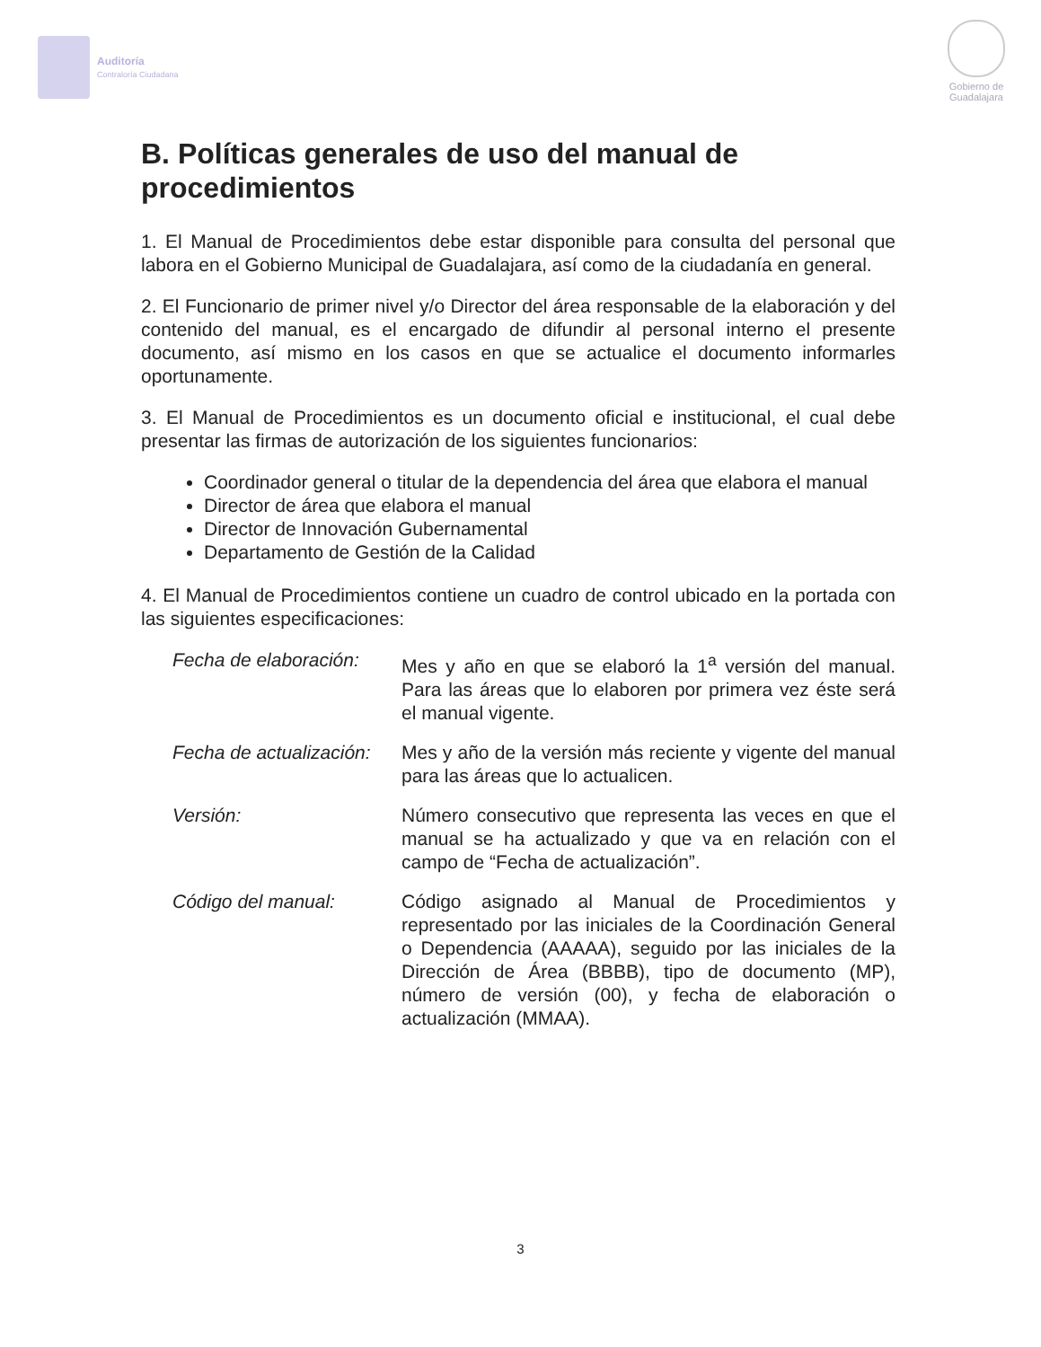Auditoría
Contraloría Ciudadana
Gobierno de
Guadalajara
B. Políticas generales de uso del manual de procedimientos
1. El Manual de Procedimientos debe estar disponible para consulta del personal que labora en el Gobierno Municipal de Guadalajara, así como de la ciudadanía en general.
2. El Funcionario de primer nivel y/o Director del área responsable de la elaboración y del contenido del manual, es el encargado de difundir al personal interno el presente documento, así mismo en los casos en que se actualice el documento informarles oportunamente.
3. El Manual de Procedimientos es un documento oficial e institucional, el cual debe presentar las firmas de autorización de los siguientes funcionarios:
Coordinador general o titular de la dependencia del área que elabora el manual
Director de área que elabora el manual
Director de Innovación Gubernamental
Departamento de Gestión de la Calidad
4. El Manual de Procedimientos contiene un cuadro de control ubicado en la portada con las siguientes especificaciones:
Fecha de elaboración:
Mes y año en que se elaboró la 1<sup>a</sup> versión del manual. Para las áreas que lo elaboren por primera vez éste será el manual vigente.
Fecha de actualización:
Mes y año de la versión más reciente y vigente del manual para las áreas que lo actualicen.
Versión: Número consecutivo que representa las veces en que el manual se ha actualizado y que va en relación con el campo de “Fecha de actualización”.
Código del manual: Código asignado al Manual de Procedimientos y representado por las iniciales de la Coordinación General o Dependencia (AAAAA), seguido por las iniciales de la Dirección de Área (BBBB), tipo de documento (MP), número de versión (00), y fecha de elaboración o actualización (MMAA).
3